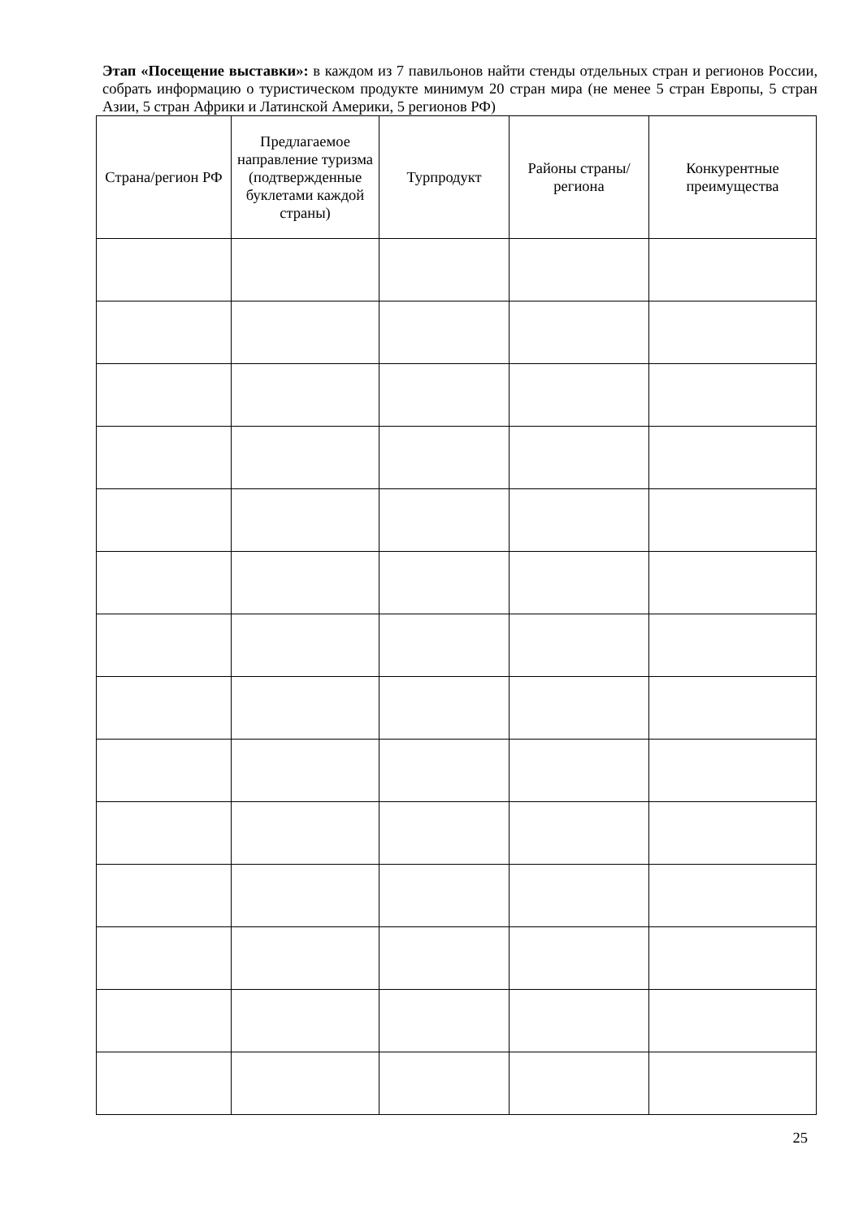Этап «Посещение выставки»: в каждом из 7 павильонов найти стенды отдельных стран и регионов России, собрать информацию о туристическом продукте минимум 20 стран мира (не менее 5 стран Европы, 5 стран Азии, 5 стран Африки и Латинской Америки, 5 регионов РФ)
| Страна/регион РФ | Предлагаемое направление туризма (подтвержденные буклетами каждой страны) | Турпродукт | Районы страны/региона | Конкурентные преимущества |
| --- | --- | --- | --- | --- |
25